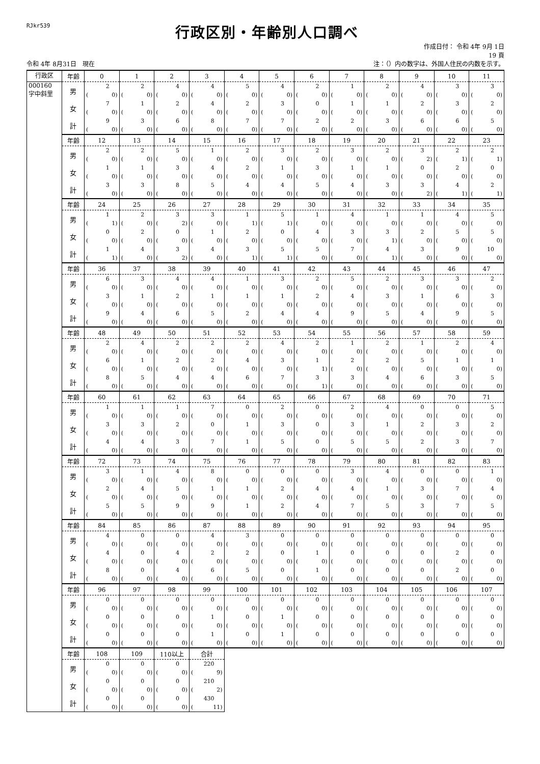RJkr539
行政区別・年齢別人口調べ
作成日付： 令和 4年 9月 1日
19 頁
令和 4年 8月31日　現在 注：（）内の数字は、外国人住民の内数を示す。
| 行政区 | 年齢 | 0 | 1 | 2 | 3 | 4 | 5 | 6 | 7 | 8 | 9 | 10 | 11 |
| 000160 字中斜里 | 男 | 2 ( 0) | 2 ( 0) | 4 ( 0) | 4 ( 0) | 5 ( 0) | 4 ( 0) | 2 ( 0) | 1 ( 0) | 2 ( 0) | 4 ( 0) | 3 ( 0) | 3 ( 0) |
| | 女 | 7 ( 0) | 1 ( 0) | 2 ( 0) | 4 ( 0) | 2 ( 0) | 3 ( 0) | 0 ( 0) | 1 ( 0) | 1 ( 0) | 2 ( 0) | 3 ( 0) | 2 ( 0) |
| | 計 | 9 ( 0) | 3 ( 0) | 6 ( 0) | 8 ( 0) | 7 ( 0) | 7 ( 0) | 2 ( 0) | 2 ( 0) | 3 ( 0) | 6 ( 0) | 6 ( 0) | 5 ( 0) |
| | 年齢 | 12 | 13 | 14 | 15 | 16 | 17 | 18 | 19 | 20 | 21 | 22 | 23 |
| | 男 | 2 ( 0) | 2 ( 0) | 5 ( 0) | 1 ( 0) | 2 ( 0) | 3 ( 0) | 2 ( 0) | 3 ( 0) | 2 ( 0) | 3 ( 2) | 2 ( 1) | 2 ( 1) |
| | 女 | 1 ( 0) | 1 ( 0) | 3 ( 0) | 4 ( 0) | 2 ( 0) | 1 ( 0) | 3 ( 0) | 1 ( 0) | 1 ( 0) | 0 ( 0) | 2 ( 0) | 0 ( 0) |
| | 計 | 3 ( 0) | 3 ( 0) | 8 ( 0) | 5 ( 0) | 4 ( 0) | 4 ( 0) | 5 ( 0) | 4 ( 0) | 3 ( 0) | 3 ( 2) | 4 ( 1) | 2 ( 1) |
| | 年齢 | 24 | 25 | 26 | 27 | 28 | 29 | 30 | 31 | 32 | 33 | 34 | 35 |
| | 男 | 1 ( 1) | 2 ( 0) | 3 ( 2) | 3 ( 0) | 1 ( 1) | 5 ( 1) | 1 ( 0) | 4 ( 0) | 1 ( 0) | 1 ( 0) | 4 ( 0) | 5 ( 0) |
| | 女 | 0 ( 0) | 2 ( 0) | 0 ( 0) | 1 ( 0) | 2 ( 0) | 0 ( 0) | 4 ( 0) | 3 ( 0) | 3 ( 1) | 2 ( 0) | 5 ( 0) | 5 ( 0) |
| | 計 | 1 ( 1) | 4 ( 0) | 3 ( 2) | 4 ( 0) | 3 ( 1) | 5 ( 1) | 5 ( 0) | 7 ( 0) | 4 ( 1) | 3 ( 0) | 9 ( 0) | 10 ( 0) |
| | 年齢 | 36 | 37 | 38 | 39 | 40 | 41 | 42 | 43 | 44 | 45 | 46 | 47 |
| | 男 | 6 ( 0) | 3 ( 0) | 4 ( 0) | 4 ( 0) | 1 ( 0) | 3 ( 0) | 2 ( 0) | 5 ( 0) | 2 ( 0) | 3 ( 0) | 3 ( 0) | 2 ( 0) |
| | 女 | 3 ( 0) | 1 ( 0) | 2 ( 0) | 1 ( 0) | 1 ( 0) | 1 ( 0) | 2 ( 0) | 4 ( 0) | 3 ( 0) | 1 ( 0) | 6 ( 0) | 3 ( 0) |
| | 計 | 9 ( 0) | 4 ( 0) | 6 ( 0) | 5 ( 0) | 2 ( 0) | 4 ( 0) | 4 ( 0) | 9 ( 0) | 5 ( 0) | 4 ( 0) | 9 ( 0) | 5 ( 0) |
| | 年齢 | 48 | 49 | 50 | 51 | 52 | 53 | 54 | 55 | 56 | 57 | 58 | 59 |
| | 男 | 2 ( 0) | 4 ( 0) | 2 ( 0) | 2 ( 0) | 2 ( 0) | 4 ( 0) | 2 ( 0) | 1 ( 0) | 2 ( 0) | 1 ( 0) | 2 ( 0) | 4 ( 0) |
| | 女 | 6 ( 0) | 1 ( 0) | 2 ( 0) | 2 ( 0) | 4 ( 0) | 3 ( 0) | 1 ( 1) | 2 ( 0) | 2 ( 0) | 5 ( 0) | 1 ( 0) | 1 ( 0) |
| | 計 | 8 ( 0) | 5 ( 0) | 4 ( 0) | 4 ( 0) | 6 ( 0) | 7 ( 0) | 3 ( 1) | 3 ( 0) | 4 ( 0) | 6 ( 0) | 3 ( 0) | 5 ( 0) |
| | 年齢 | 60 | 61 | 62 | 63 | 64 | 65 | 66 | 67 | 68 | 69 | 70 | 71 |
| | 男 | 1 ( 0) | 1 ( 0) | 1 ( 0) | 7 ( 0) | 0 ( 0) | 2 ( 0) | 0 ( 0) | 2 ( 0) | 4 ( 0) | 0 ( 0) | 0 ( 0) | 5 ( 0) |
| | 女 | 3 ( 0) | 3 ( 0) | 2 ( 0) | 0 ( 0) | 1 ( 0) | 3 ( 0) | 0 ( 0) | 3 ( 0) | 1 ( 0) | 2 ( 0) | 3 ( 0) | 2 ( 0) |
| | 計 | 4 ( 0) | 4 ( 0) | 3 ( 0) | 7 ( 0) | 1 ( 0) | 5 ( 0) | 0 ( 0) | 5 ( 0) | 5 ( 0) | 2 ( 0) | 3 ( 0) | 7 ( 0) |
| | 年齢 | 72 | 73 | 74 | 75 | 76 | 77 | 78 | 79 | 80 | 81 | 82 | 83 |
| | 男 | 3 ( 0) | 1 ( 0) | 4 ( 0) | 8 ( 0) | 0 ( 0) | 0 ( 0) | 0 ( 0) | 3 ( 0) | 4 ( 0) | 0 ( 0) | 0 ( 0) | 1 ( 0) |
| | 女 | 2 ( 0) | 4 ( 0) | 5 ( 0) | 1 ( 0) | 1 ( 0) | 2 ( 0) | 4 ( 0) | 4 ( 0) | 1 ( 0) | 3 ( 0) | 7 ( 0) | 4 ( 0) |
| | 計 | 5 ( 0) | 5 ( 0) | 9 ( 0) | 9 ( 0) | 1 ( 0) | 2 ( 0) | 4 ( 0) | 7 ( 0) | 5 ( 0) | 3 ( 0) | 7 ( 0) | 5 ( 0) |
| | 年齢 | 84 | 85 | 86 | 87 | 88 | 89 | 90 | 91 | 92 | 93 | 94 | 95 |
| | 男 | 4 ( 0) | 0 ( 0) | 0 ( 0) | 4 ( 0) | 3 ( 0) | 0 ( 0) | 0 ( 0) | 0 ( 0) | 0 ( 0) | 0 ( 0) | 0 ( 0) | 0 ( 0) |
| | 女 | 4 ( 0) | 0 ( 0) | 4 ( 0) | 2 ( 0) | 2 ( 0) | 0 ( 0) | 1 ( 0) | 0 ( 0) | 0 ( 0) | 0 ( 0) | 2 ( 0) | 0 ( 0) |
| | 計 | 8 ( 0) | 0 ( 0) | 4 ( 0) | 6 ( 0) | 5 ( 0) | 0 ( 0) | 1 ( 0) | 0 ( 0) | 0 ( 0) | 0 ( 0) | 2 ( 0) | 0 ( 0) |
| | 年齢 | 96 | 97 | 98 | 99 | 100 | 101 | 102 | 103 | 104 | 105 | 106 | 107 |
| | 男 | 0 ( 0) | 0 ( 0) | 0 ( 0) | 0 ( 0) | 0 ( 0) | 0 ( 0) | 0 ( 0) | 0 ( 0) | 0 ( 0) | 0 ( 0) | 0 ( 0) | 0 ( 0) |
| | 女 | 0 ( 0) | 0 ( 0) | 0 ( 0) | 1 ( 0) | 0 ( 0) | 1 ( 0) | 0 ( 0) | 0 ( 0) | 0 ( 0) | 0 ( 0) | 0 ( 0) | 0 ( 0) |
| | 計 | 0 ( 0) | 0 ( 0) | 0 ( 0) | 1 ( 0) | 0 ( 0) | 1 ( 0) | 0 ( 0) | 0 ( 0) | 0 ( 0) | 0 ( 0) | 0 ( 0) | 0 ( 0) |
| | 年齢 | 108 | 109 | 110以上 | 合計 | | | | | | | | |
| | 男 | 0 ( 0) | 0 ( 0) | 0 ( 0) | 220 ( 9) | | | | | | | | |
| | 女 | 0 ( 0) | 0 ( 0) | 0 ( 0) | 210 ( 2) | | | | | | | | |
| | 計 | 0 ( 0) | 0 ( 0) | 0 ( 0) | 430 ( 11) | | | | | | | | |